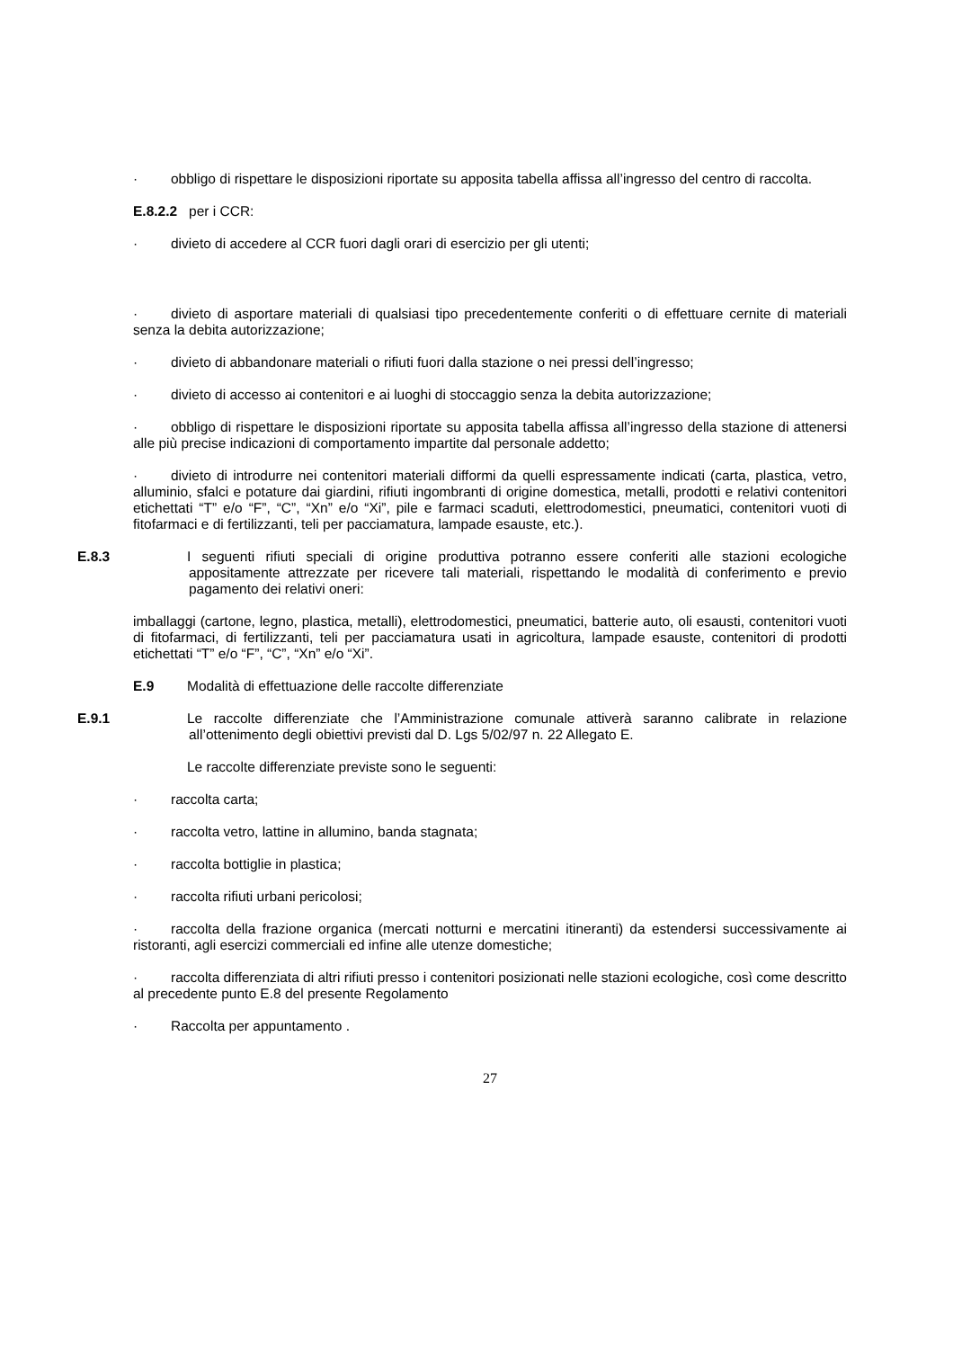· obbligo di rispettare le disposizioni riportate su apposita tabella affissa all’ingresso del centro di raccolta.
E.8.2.2 per i CCR:
· divieto di accedere al CCR fuori dagli orari di esercizio per gli utenti;
· divieto di asportare materiali di qualsiasi tipo precedentemente conferiti o di effettuare cernite di materiali senza la debita autorizzazione;
· divieto di abbandonare materiali o rifiuti fuori dalla stazione o nei pressi dell’ingresso;
· divieto di accesso ai contenitori e ai luoghi di stoccaggio senza la debita autorizzazione;
· obbligo di rispettare le disposizioni riportate su apposita tabella affissa all’ingresso della stazione di attenersi alle più precise indicazioni di comportamento impartite dal personale addetto;
· divieto di introdurre nei contenitori materiali difformi da quelli espressamente indicati (carta, plastica, vetro, alluminio, sfalci e potature dai giardini, rifiuti ingombranti di origine domestica, metalli, prodotti e relativi contenitori etichettati “T” e/o “F”, “C”, “Xn” e/o “Xi”, pile e farmaci scaduti, elettrodomestici, pneumatici, contenitori vuoti di fitofarmaci e di fertilizzanti, teli per pacciamatura, lampade esauste, etc.).
E.8.3 I seguenti rifiuti speciali di origine produttiva potranno essere conferiti alle stazioni ecologiche appositamente attrezzate per ricevere tali materiali, rispettando le modalità di conferimento e previo pagamento dei relativi oneri:
imballaggi (cartone, legno, plastica, metalli), elettrodomestici, pneumatici, batterie auto, oli esausti, contenitori vuoti di fitofarmaci, di fertilizzanti, teli per pacciamatura usati in agricoltura, lampade esauste, contenitori di prodotti etichettati “T” e/o “F”, “C”, “Xn” e/o “Xi”.
E.9 Modalità di effettuazione delle raccolte differenziate
E.9.1 Le raccolte differenziate che l’Amministrazione comunale attiverà saranno calibrate in relazione all’ottenimento degli obiettivi previsti dal D. Lgs 5/02/97 n. 22 Allegato E.
Le raccolte differenziate previste sono le seguenti:
· raccolta carta;
· raccolta vetro, lattine in allumino, banda stagnata;
· raccolta bottiglie in plastica;
· raccolta rifiuti urbani pericolosi;
· raccolta della frazione organica (mercati notturni e mercatini itineranti) da estendersi successivamente ai ristoranti, agli esercizi commerciali ed infine alle utenze domestiche;
· raccolta differenziata di altri rifiuti presso i contenitori posizionati nelle stazioni ecologiche, così come descritto al precedente punto E.8 del presente Regolamento
· Raccolta per appuntamento .
27